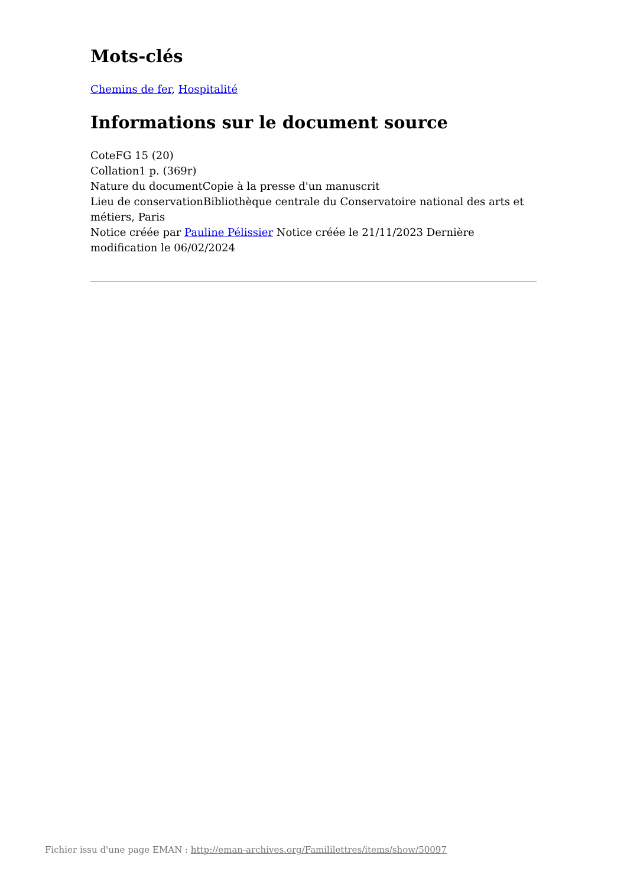Mots-clés
Chemins de fer, Hospitalité
Informations sur le document source
CoteFG 15 (20)
Collation1 p. (369r)
Nature du documentCopie à la presse d'un manuscrit
Lieu de conservationBibliothèque centrale du Conservatoire national des arts et métiers, Paris
Notice créée par Pauline Pélissier Notice créée le 21/11/2023 Dernière modification le 06/02/2024
Fichier issu d'une page EMAN : http://eman-archives.org/Famililettres/items/show/50097